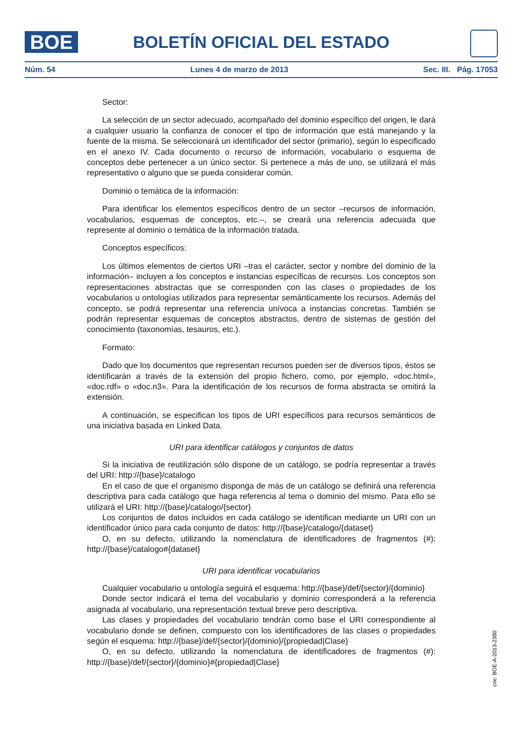BOE
BOLETÍN OFICIAL DEL ESTADO
Núm. 54 Lunes 4 de marzo de 2013 Sec. III. Pág. 17053
Sector:
La selección de un sector adecuado, acompañado del dominio específico del origen, le dará a cualquier usuario la confianza de conocer el tipo de información que está manejando y la fuente de la misma. Se seleccionará un identificador del sector (primario), según lo especificado en el anexo IV. Cada documento o recurso de información, vocabulario o esquema de conceptos debe pertenecer a un único sector. Si pertenece a más de uno, se utilizará el más representativo o alguno que se pueda considerar común.
Dominio o temática de la información:
Para identificar los elementos específicos dentro de un sector –recursos de información, vocabularios, esquemas de conceptos, etc.–, se creará una referencia adecuada que represente al dominio o temática de la información tratada.
Conceptos específicos:
Los últimos elementos de ciertos URI –tras el carácter, sector y nombre del dominio de la información– incluyen a los conceptos e instancias específicas de recursos. Los conceptos son representaciones abstractas que se corresponden con las clases o propiedades de los vocabularios u ontologías utilizados para representar semánticamente los recursos. Además del concepto, se podrá representar una referencia unívoca a instancias concretas. También se podrán representar esquemas de conceptos abstractos, dentro de sistemas de gestión del conocimiento (taxonomías, tesauros, etc.).
Formato:
Dado que los documentos que representan recursos pueden ser de diversos tipos, éstos se identificarán a través de la extensión del propio fichero, como, por ejemplo, «doc.html», «doc.rdf» o «doc.n3». Para la identificación de los recursos de forma abstracta se omitirá la extensión.
A continuación, se especifican los tipos de URI específicos para recursos semánticos de una iniciativa basada en Linked Data.
URI para identificar catálogos y conjuntos de datos
Si la iniciativa de reutilización sólo dispone de un catálogo, se podría representar a través del URI: http://{base}/catalogo
En el caso de que el organismo disponga de más de un catálogo se definirá una referencia descriptiva para cada catálogo que haga referencia al tema o dominio del mismo. Para ello se utilizará el URI: http://{base}/catalogo/{sector}
Los conjuntos de datos incluidos en cada catálogo se identifican mediante un URI con un identificador único para cada conjunto de datos: http://{base}/catalogo/{dataset}
O, en su defecto, utilizando la nomenclatura de identificadores de fragmentos (#): http://{base}/catalogo#{dataset}
URI para identificar vocabularios
Cualquier vocabulario u ontología seguirá el esquema: http://{base}/def/{sector}/{dominio}
Donde sector indicará el tema del vocabulario y dominio corresponderá a la referencia asignada al vocabulario, una representación textual breve pero descriptiva.
Las clases y propiedades del vocabulario tendrán como base el URI correspondiente al vocabulario donde se definen, compuesto con los identificadores de las clases o propiedades según el esquema: http://{base}/def/{sector}/{dominio}/{propiedad|Clase}
O, en su defecto, utilizando la nomenclatura de identificadores de fragmentos (#): http://{base}/def/{sector}/{dominio}#{propiedad|Clase}
cve: BOE-A-2013-2380